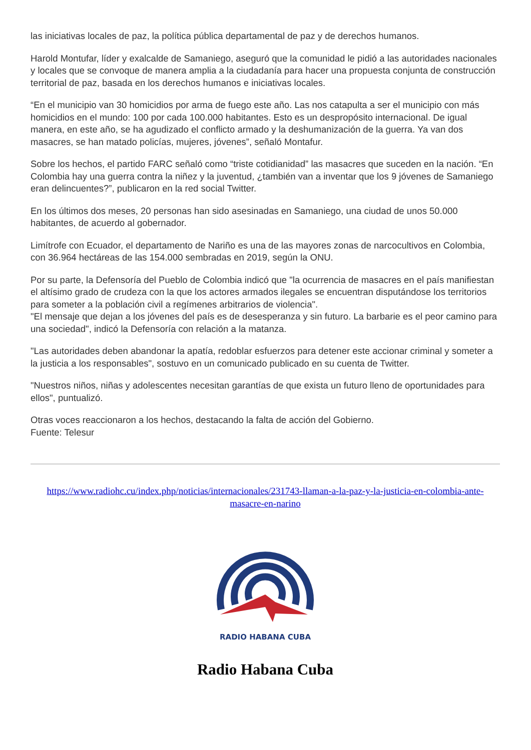las iniciativas locales de paz, la política pública departamental de paz y de derechos humanos.
Harold Montufar, líder y exalcalde de Samaniego, aseguró que la comunidad le pidió a las autoridades nacionales y locales que se convoque de manera amplia a la ciudadanía para hacer una propuesta conjunta de construcción territorial de paz, basada en los derechos humanos e iniciativas locales.
“En el municipio van 30 homicidios por arma de fuego este año. Las nos catapulta a ser el municipio con más homicidios en el mundo: 100 por cada 100.000 habitantes. Esto es un despropósito internacional. De igual manera, en este año, se ha agudizado el conflicto armado y la deshumanización de la guerra. Ya van dos masacres, se han matado policías, mujeres, jóvenes”, señaló Montafur.
Sobre los hechos, el partido FARC señaló como “triste cotidianidad” las masacres que suceden en la nación. “En Colombia hay una guerra contra la niñez y la juventud, ¿también van a inventar que los 9 jóvenes de Samaniego eran delincuentes?”, publicaron en la red social Twitter.
En los últimos dos meses, 20 personas han sido asesinadas en Samaniego, una ciudad de unos 50.000 habitantes, de acuerdo al gobernador.
Limítrofe con Ecuador, el departamento de Nariño es una de las mayores zonas de narcocultivos en Colombia, con 36.964 hectáreas de las 154.000 sembradas en 2019, según la ONU.
Por su parte, la Defensoría del Pueblo de Colombia indicó que "la ocurrencia de masacres en el país manifiestan el altísimo grado de crudeza con la que los actores armados ilegales se encuentran disputándose los territorios para someter a la población civil a regímenes arbitrarios de violencia".
"El mensaje que dejan a los jóvenes del país es de desesperanza y sin futuro. La barbarie es el peor camino para una sociedad", indicó la Defensoría con relación a la matanza.
"Las autoridades deben abandonar la apatía, redoblar esfuerzos para detener este accionar criminal y someter a la justicia a los responsables", sostuvo en un comunicado publicado en su cuenta de Twitter.
"Nuestros niños, niñas y adolescentes necesitan garantías de que exista un futuro lleno de oportunidades para ellos", puntualizó.
Otras voces reaccionaron a los hechos, destacando la falta de acción del Gobierno.
Fuente: Telesur
https://www.radiohc.cu/index.php/noticias/internacionales/231743-llaman-a-la-paz-y-la-justicia-en-colombia-ante-masacre-en-narino
RADIO HABANA CUBA
Radio Habana Cuba